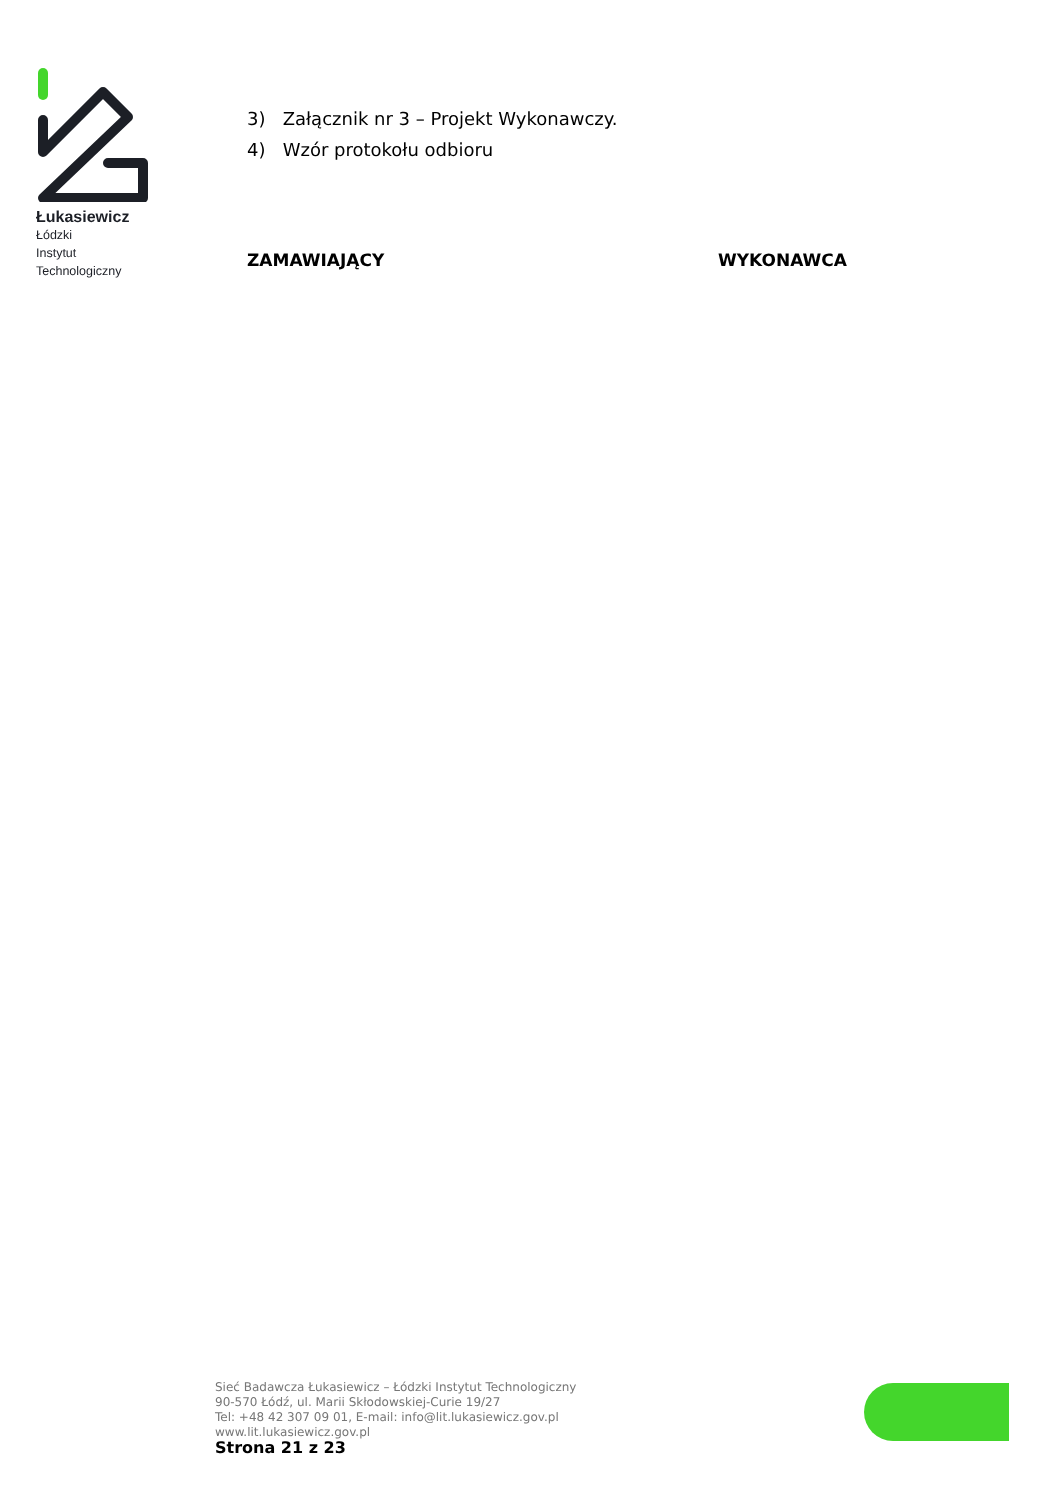Łukasiewicz
Łódzki
Instytut
Technologiczny
3) Załącznik nr 3 – Projekt Wykonawczy.
4) Wzór protokołu odbioru
ZAMAWIAJĄCY WYKONAWCA
Sieć Badawcza Łukasiewicz – Łódzki Instytut Technologiczny
90-570 Łódź, ul. Marii Skłodowskiej-Curie 19/27
Tel: +48 42 307 09 01, E-mail: info@lit.lukasiewicz.gov.pl
www.lit.lukasiewicz.gov.pl
Strona 21 z 23